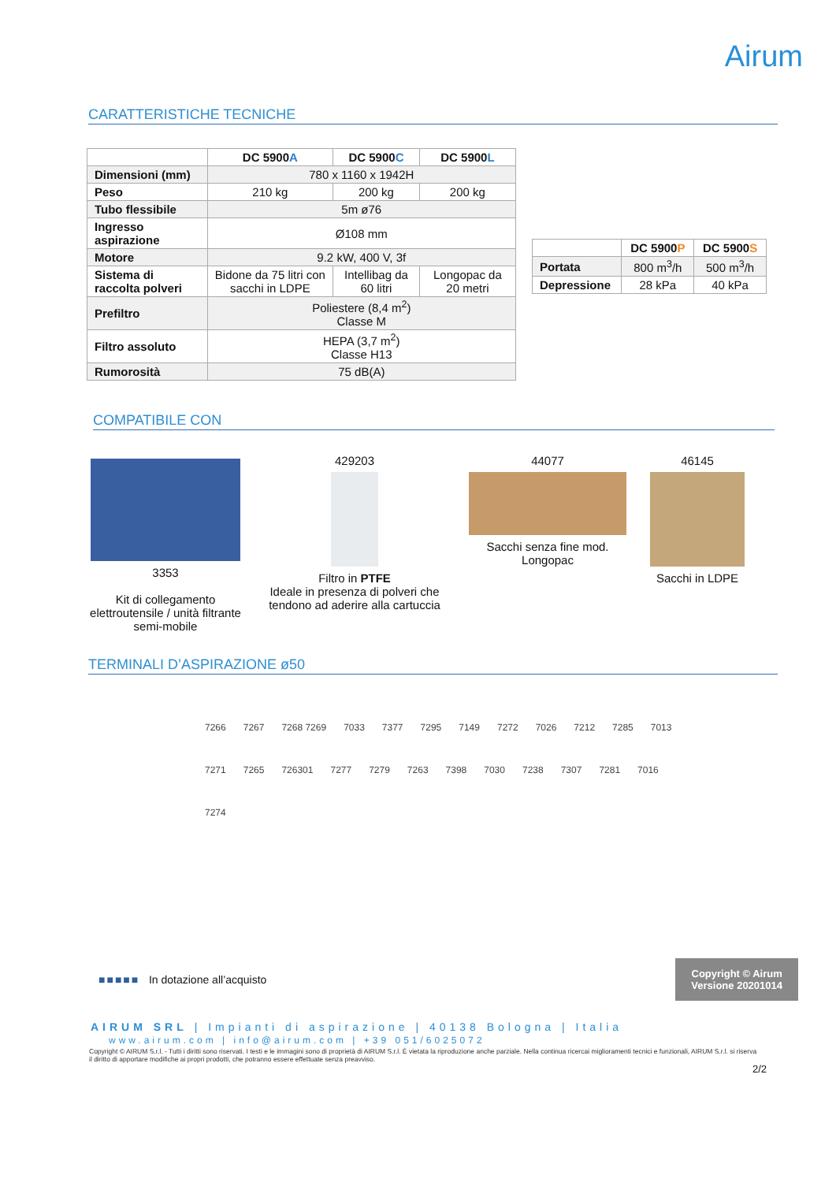Airum
CARATTERISTICHE TECNICHE
| | DC 5900 A | DC 5900 C | DC 5900 L |
| Dimensioni (mm) | 780 x 1160 x 1942H | | |
| Peso | 210 kg | 200 kg | 200 kg |
| Tubo flessibile | 5m ø76 | | |
| Ingresso aspirazione | Ø108 mm | | |
| Motore | 9.2 kW, 400 V, 3f | | |
| Sistema di raccolta polveri | Bidone da 75 litri con sacchi in LDPE | Intellibag da 60 litri | Longopac da 20 metri |
| Prefiltro | Poliestere (8,4 m<sup>2</sup>) Classe M | | |
| Filtro assoluto | HEPA (3,7 m<sup>2</sup>) Classe H13 | | |
| Rumorosità | 75 dB(A) | | |
| | DC 5900 P | DC 5900 S |
| Portata | 800 m<sup>3</sup>/h | 500 m<sup>3</sup>/h |
| Depressione | 28 kPa | 40 kPa |
COMPATIBILE CON
3353
Kit di collegamento elettroutensile / unità filtrante semi-mobile
429203
Filtro in PTFE
Ideale in presenza di polveri che tendono ad aderire alla cartuccia
44077
Sacchi senza fine mod. Longopac
46145
Sacchi in LDPE
TERMINALI D’ASPIRAZIONE ø50
7266 7267 7268 7269 7033 7377 7295 7149 7272 7026 7212 7285 7013 7271 7265 726301 7277 7279 7263 7398 7030 7238 7307 7281 7016 7274
■■■■■ In dotazione all’acquisto
Copyright © Airum
Versione 20201014
AIRUM SRL | Impianti di aspirazione | 40138 Bologna | Italia
www.airum.com | info@airum.com | +39 051/6025072
Copyright © AIRUM S.r.l. - Tutti i diritti sono riservati. I testi e le immagini sono di proprietà di AIRUM S.r.l. È vietata la riproduzione anche parziale. Nella continua ricercai miglioramenti tecnici e funzionali, AIRUM S.r.l. si riserva il diritto di apportare modifiche ai propri prodotti, che potranno essere effettuate senza preavviso.
2/2